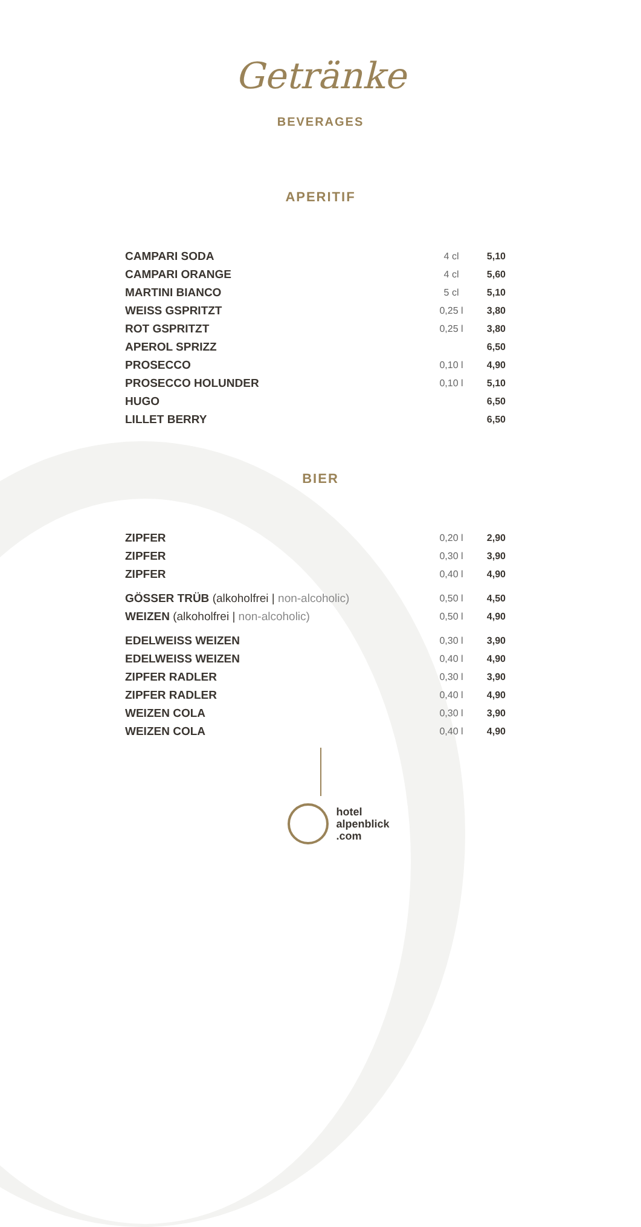Getränke
BEVERAGES
APERITIF
| CAMPARI SODA | 4 cl | 5,10 |
| CAMPARI ORANGE | 4 cl | 5,60 |
| MARTINI BIANCO | 5 cl | 5,10 |
| WEISS GSPRITZT | 0,25 l | 3,80 |
| ROT GSPRITZT | 0,25 l | 3,80 |
| APEROL SPRIZZ | | 6,50 |
| PROSECCO | 0,10 l | 4,90 |
| PROSECCO HOLUNDER | 0,10 l | 5,10 |
| HUGO | | 6,50 |
| LILLET BERRY | | 6,50 |
BIER
| ZIPFER | 0,20 l | 2,90 |
| ZIPFER | 0,30 l | 3,90 |
| ZIPFER | 0,40 l | 4,90 |
| GÖSSER TRÜB (alkoholfrei / non-alcoholic) | 0,50 l | 4,50 |
| WEIZEN (alkoholfrei / non-alcoholic) | 0,50 l | 4,90 |
| EDELWEISS WEIZEN | 0,30 l | 3,90 |
| EDELWEISS WEIZEN | 0,40 l | 4,90 |
| ZIPFER RADLER | 0,30 l | 3,90 |
| ZIPFER RADLER | 0,40 l | 4,90 |
| WEIZEN COLA | 0,30 l | 3,90 |
| WEIZEN COLA | 0,40 l | 4,90 |
hotel
alpenblick
.com